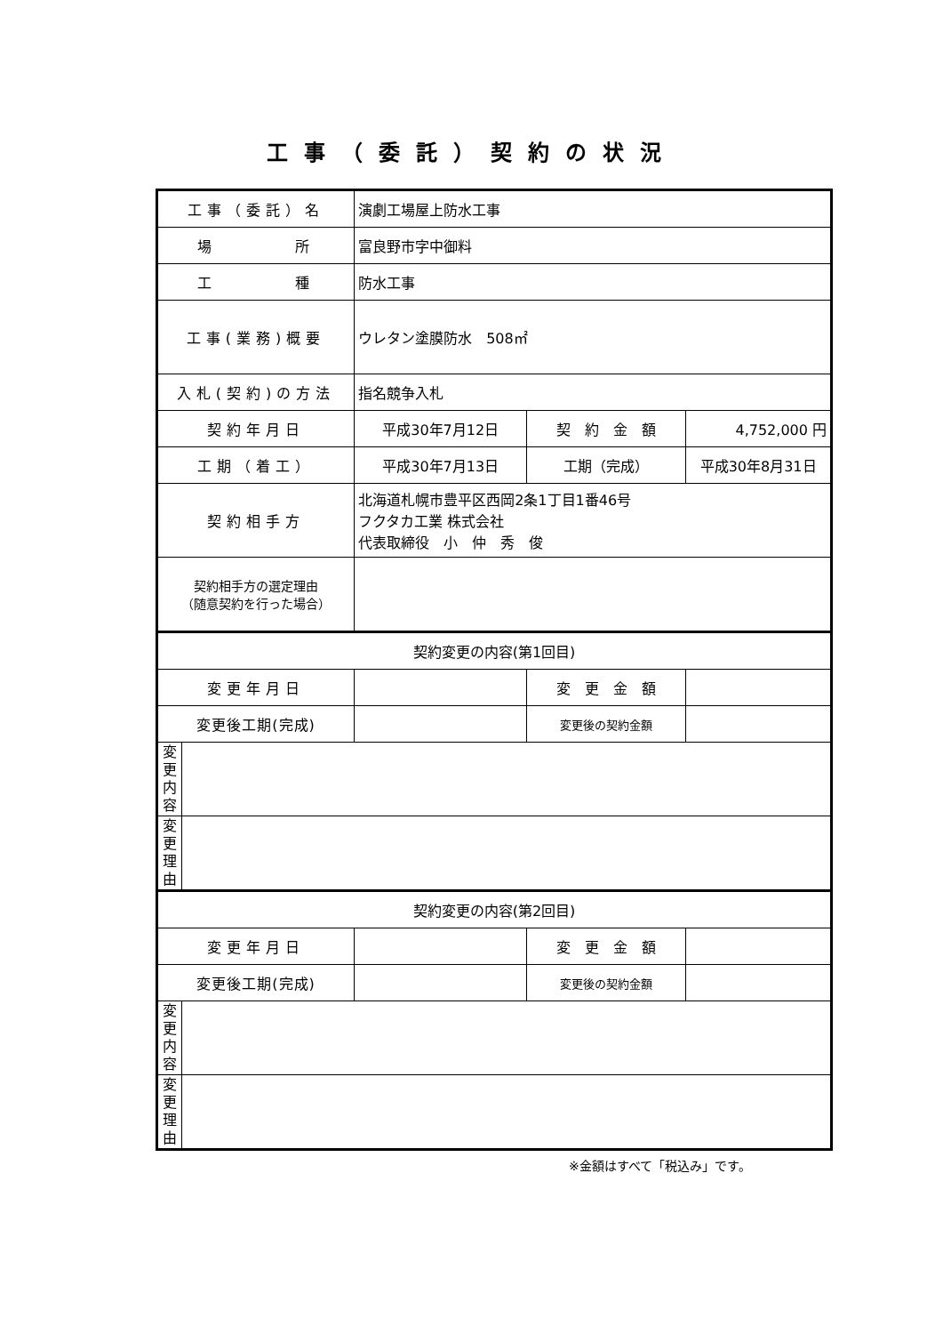工事（委託）契約の状況
| 工事（委託）名 | | 演劇工場屋上防水工事 | | |
| 場 所 | | 富良野市字中御料 | | |
| 工 種 | | 防水工事 | | |
| 工事(業務)概要 | | ウレタン塗膜防水 508㎡ | | |
| 入札(契約)の方法 | | 指名競争入札 | | |
| 契約年月日 | | 平成30年7月12日 | 契 約 金 額 | 4,752,000 円 |
| 工期（着工） | | 平成30年7月13日 | 工期（完成） | 平成30年8月31日 |
| 契約相手方 | | 北海道札幌市豊平区西岡2条1丁目1番46号 フクタカ工業 株式会社 代表取締役 小 仲 秀 俊 | | |
| 契約相手方の選定理由 （随意契約を行った場合） | | | | |
| 契約変更の内容(第1回目) | | | | |
| 変更年月日 | | | 変 更 金 額 | |
| 変更後工期(完成) | | | 変更後の契約金額 | |
| 変 更 内 容 | | | | |
| 変 更 理 由 | | | | |
| 契約変更の内容(第2回目) | | | | |
| 変更年月日 | | | 変 更 金 額 | |
| 変更後工期(完成) | | | 変更後の契約金額 | |
| 変 更 内 容 | | | | |
| 変 更 理 由 | | | | |
※金額はすべて「税込み」です。